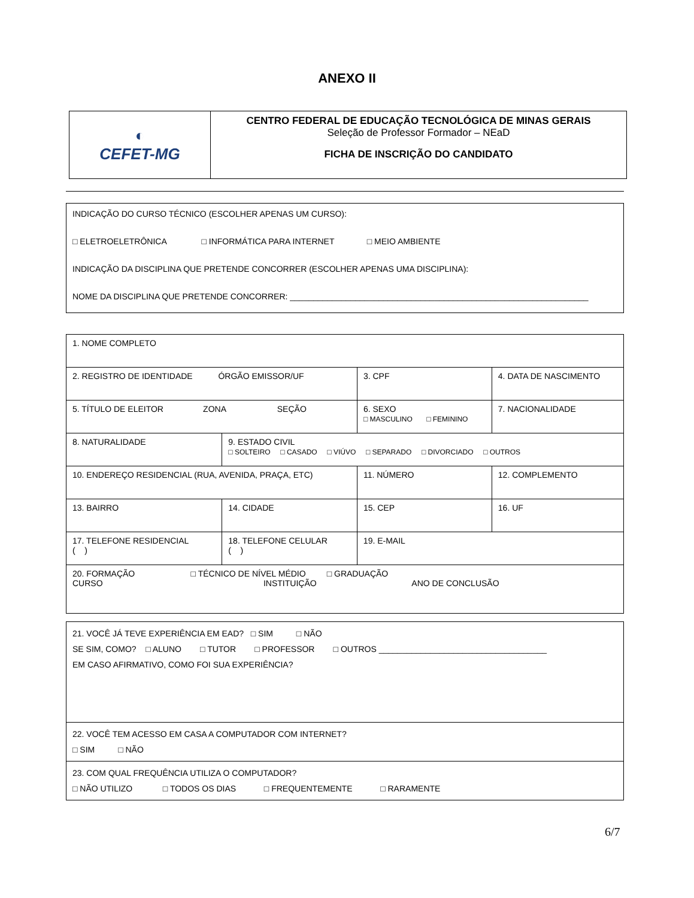ANEXO II
| ◐ CEFET-MG | CENTRO FEDERAL DE EDUCAÇÃO TECNOLÓGICA DE MINAS GERAIS Seleção de Professor Formador – NEaD FICHA DE INSCRIÇÃO DO CANDIDATO |
| INDICAÇÃO DO CURSO TÉCNICO (ESCOLHER APENAS UM CURSO): □ ELETROELETRÔNICA □ INFORMÁTICA PARA INTERNET □ MEIO AMBIENTE INDICAÇÃO DA DISCIPLINA QUE PRETENDE CONCORRER (ESCOLHER APENAS UMA DISCIPLINA): NOME DA DISCIPLINA QUE PRETENDE CONCORRER: ________________________________________________________________ |
| 1. NOME COMPLETO | | | | | |
| 2. REGISTRO DE IDENTIDADE ÓRGÃO EMISSOR/UF | | | 3. CPF | | 4. DATA DE NASCIMENTO |
| 5. TÍTULO DE ELEITOR ZONA SEÇÃO | | | 6. SEXO □ MASCULINO □ FEMININO | | 7. NACIONALIDADE |
| 8. NATURALIDADE | 9. ESTADO CIVIL □ SOLTEIRO □ CASADO □ VIÚVO □ SEPARADO □ DIVORCIADO □ OUTROS | | | | |
| 10. ENDEREÇO RESIDENCIAL (RUA, AVENIDA, PRAÇA, ETC) | | | 11. NÚMERO | 12. COMPLEMENTO | |
| 13. BAIRRO | 14. CIDADE | | 15. CEP | 16. UF | |
| 17. TELEFONE RESIDENCIAL ( ) | 18. TELEFONE CELULAR ( ) | 19. E-MAIL | | | |
| 20. FORMAÇÃO □ TÉCNICO DE NÍVEL MÉDIO □ GRADUAÇÃO CURSO INSTITUIÇÃO ANO DE CONCLUSÃO | | | | | |
| 21. VOCÊ JÁ TEVE EXPERIÊNCIA EM EAD? □ SIM □ NÃO SE SIM, COMO? □ ALUNO □ TUTOR □ PROFESSOR □ OUTROS ____________________________________ EM CASO AFIRMATIVO, COMO FOI SUA EXPERIÊNCIA? |
| 22. VOCÊ TEM ACESSO EM CASA A COMPUTADOR COM INTERNET? □ SIM □ NÃO |
| 23. COM QUAL FREQUÊNCIA UTILIZA O COMPUTADOR? □ NÃO UTILIZO □ TODOS OS DIAS □ FREQUENTEMENTE □ RARAMENTE |
6/7